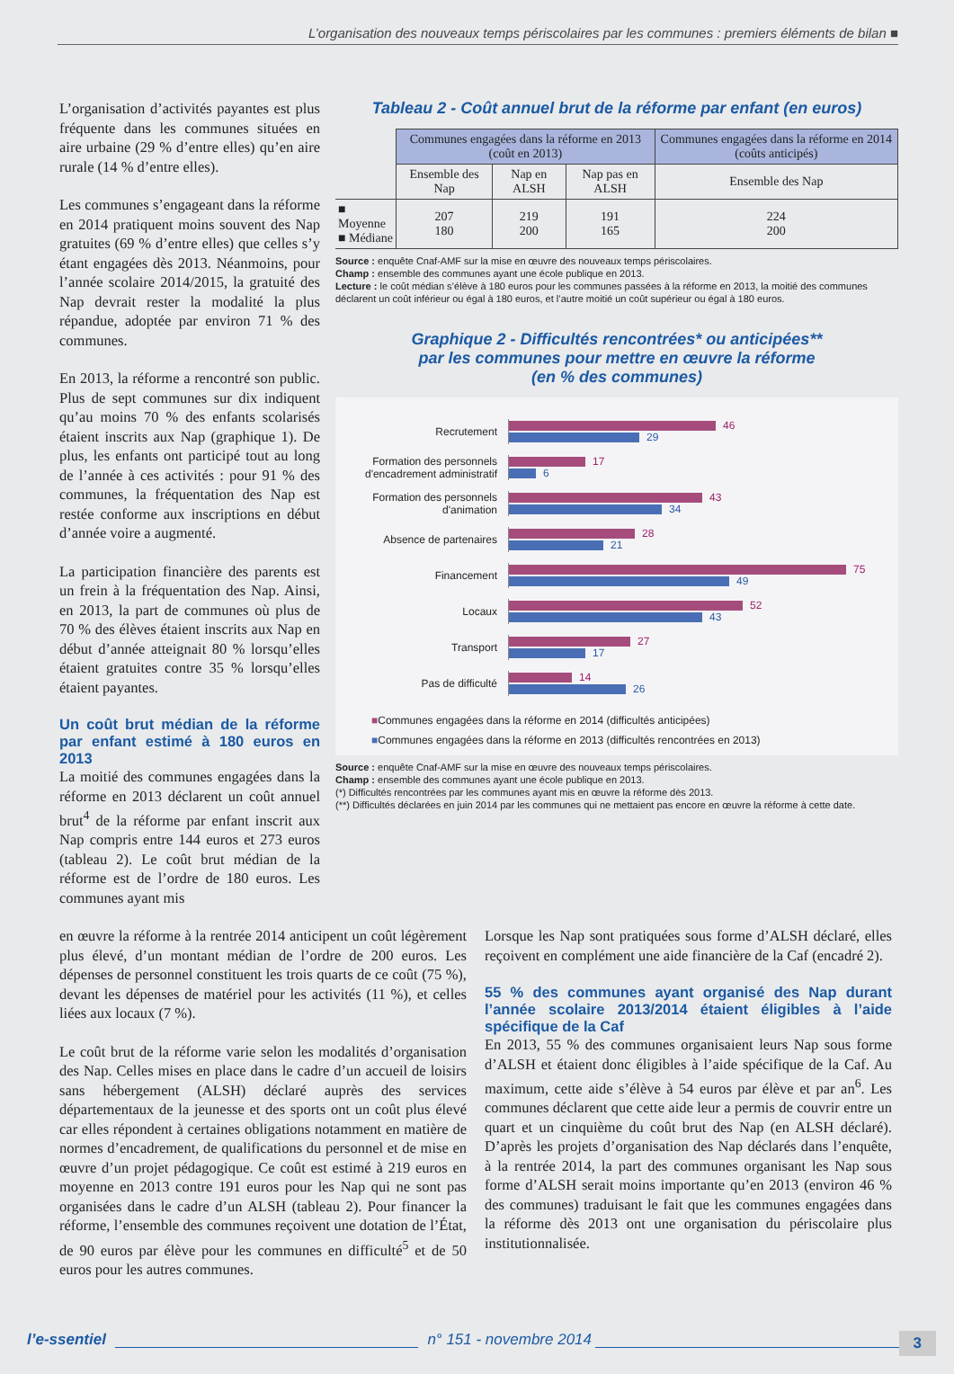L’organisation des nouveaux temps périscolaires par les communes : premiers éléments de bilan ■
L’organisation d’activités payantes est plus fréquente dans les communes situées en aire urbaine (29 % d’entre elles) qu’en aire rurale (14 % d’entre elles).
Les communes s’engageant dans la réforme en 2014 pratiquent moins souvent des Nap gratuites (69 % d’entre elles) que celles s’y étant engagées dès 2013. Néanmoins, pour l’année scolaire 2014/2015, la gratuité des Nap devrait rester la modalité la plus répandue, adoptée par environ 71 % des communes.
En 2013, la réforme a rencontré son public. Plus de sept communes sur dix indiquent qu’au moins 70 % des enfants scolarisés étaient inscrits aux Nap (graphique 1). De plus, les enfants ont participé tout au long de l’année à ces activités : pour 91 % des communes, la fréquentation des Nap est restée conforme aux inscriptions en début d’année voire a augmenté.
La participation financière des parents est un frein à la fréquentation des Nap. Ainsi, en 2013, la part de communes où plus de 70 % des élèves étaient inscrits aux Nap en début d’année atteignait 80 % lorsqu’elles étaient gratuites contre 35 % lorsqu’elles étaient payantes.
Un coût brut médian de la réforme par enfant estimé à 180 euros en 2013
La moitié des communes engagées dans la réforme en 2013 déclarent un coût annuel brut<sup>4</sup> de la réforme par enfant inscrit aux Nap compris entre 144 euros et 273 euros (tableau 2). Le coût brut médian de la réforme est de l’ordre de 180 euros. Les communes ayant mis
Tableau 2 - Coût annuel brut de la réforme par enfant (en euros)
| | Communes engagées dans la réforme en 2013 (coût en 2013) | | | Communes engagées dans la réforme en 2014 (coûts anticipés) |
| | Ensemble des Nap | Nap en ALSH | Nap pas en ALSH | Ensemble des Nap |
| ■ Moyenne ■ Médiane | 207 180 | 219 200 | 191 165 | 224 200 |
Source : enquête Cnaf-AMF sur la mise en œuvre des nouveaux temps périscolaires.
Champ : ensemble des communes ayant une école publique en 2013.
Lecture : le coût médian s’élève à 180 euros pour les communes passées à la réforme en 2013, la moitié des communes déclarent un coût inférieur ou égal à 180 euros, et l’autre moitié un coût supérieur ou égal à 180 euros.
Graphique 2 - Difficultés rencontrées* ou anticipées**
par les communes pour mettre en œuvre la réforme
(en % des communes)
Recrutement
46
29
Formation des personnels d'encadrement administratif
17
6
Formation des personnels d'animation
43
34
Absence de partenaires
28
21
Financement
75
49
Locaux
52
43
Transport
27
17
Pas de difficulté
14
26
■Communes engagées dans la réforme en 2014 (difficultés anticipées)
■Communes engagées dans la réforme en 2013 (difficultés rencontrées en 2013)
Source : enquête Cnaf-AMF sur la mise en œuvre des nouveaux temps périscolaires.
Champ : ensemble des communes ayant une école publique en 2013.
(*) Difficultés rencontrées par les communes ayant mis en œuvre la réforme dès 2013.
(**) Difficultés déclarées en juin 2014 par les communes qui ne mettaient pas encore en œuvre la réforme à cette date.
en œuvre la réforme à la rentrée 2014 anticipent un coût légèrement plus élevé, d’un montant médian de l’ordre de 200 euros. Les dépenses de personnel constituent les trois quarts de ce coût (75 %), devant les dépenses de matériel pour les activités (11 %), et celles liées aux locaux (7 %).
Le coût brut de la réforme varie selon les modalités d’organisation des Nap. Celles mises en place dans le cadre d’un accueil de loisirs sans hébergement (ALSH) déclaré auprès des services départementaux de la jeunesse et des sports ont un coût plus élevé car elles répondent à certaines obligations notamment en matière de normes d’encadrement, de qualifications du personnel et de mise en œuvre d’un projet pédagogique. Ce coût est estimé à 219 euros en moyenne en 2013 contre 191 euros pour les Nap qui ne sont pas organisées dans le cadre d’un ALSH (tableau 2). Pour financer la réforme, l’ensemble des communes reçoivent une dotation de l’État, de 90 euros par élève pour les communes en difficulté<sup>5</sup> et de 50 euros pour les autres communes.
Lorsque les Nap sont pratiquées sous forme d’ALSH déclaré, elles reçoivent en complément une aide financière de la Caf (encadré 2).
55 % des communes ayant organisé des Nap durant l’année scolaire 2013/2014 étaient éligibles à l’aide spécifique de la Caf
En 2013, 55 % des communes organisaient leurs Nap sous forme d’ALSH et étaient donc éligibles à l’aide spécifique de la Caf. Au maximum, cette aide s’élève à 54 euros par élève et par an<sup>6</sup>. Les communes déclarent que cette aide leur a permis de couvrir entre un quart et un cinquième du coût brut des Nap (en ALSH déclaré). D’après les projets d’organisation des Nap déclarés dans l’enquête, à la rentrée 2014, la part des communes organisant les Nap sous forme d’ALSH serait moins importante qu’en 2013 (environ 46 % des communes) traduisant le fait que les communes engagées dans la réforme dès 2013 ont une organisation du périscolaire plus institutionnalisée.
l’e-ssentiel n° 151 - novembre 2014 3